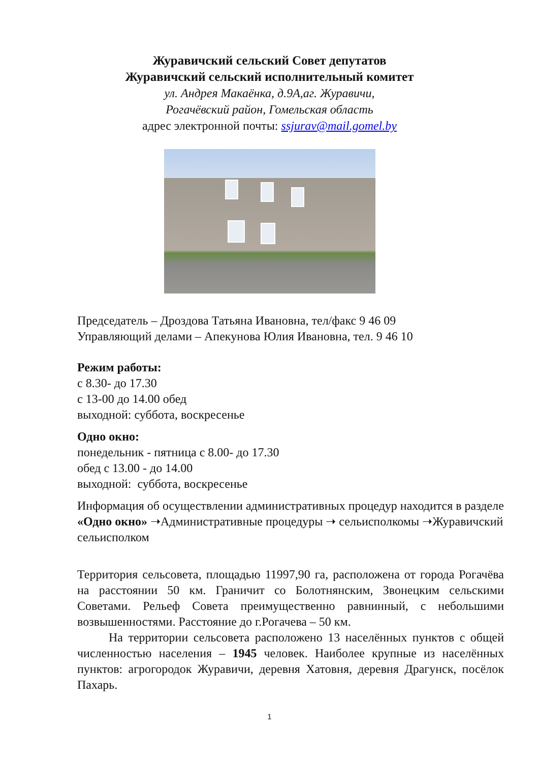Журавичский сельский Совет депутатов
Журавичский сельский исполнительный комитет
ул. Андрея Макаёнка, д.9А,аг. Журавичи,
Рогачёвский район, Гомельская область
адрес электронной почты: ssjurav@mail.gomel.by
Председатель – Дроздова Татьяна Ивановна, тел/факс 9 46 09
Управляющий делами – Апекунова Юлия Ивановна, тел. 9 46 10
Режим работы:
с 8.30- до 17.30
с 13-00 до 14.00 обед
выходной: суббота, воскресенье
Одно окно:
понедельник - пятница с 8.00- до 17.30
обед с 13.00 - до 14.00
выходной: суббота, воскресенье
Информация об осуществлении административных процедур находится в разделе «Одно окно» ➝Административные процедуры ➝ сельисполкомы ➝Журавичский сельисполком
Территория сельсовета, площадью 11997,90 га, расположена от города Рогачёва на расстоянии 50 км. Граничит со Болотнянским, Звонецким сельскими Советами. Рельеф Совета преимущественно равнинный, с небольшими возвышенностями. Расстояние до г.Рогачева – 50 км.
На территории сельсовета расположено 13 населённых пунктов с общей численностью населения – 1945 человек. Наиболее крупные из населённых пунктов: агрогородок Журавичи, деревня Хатовня, деревня Драгунск, посёлок Пахарь.
1